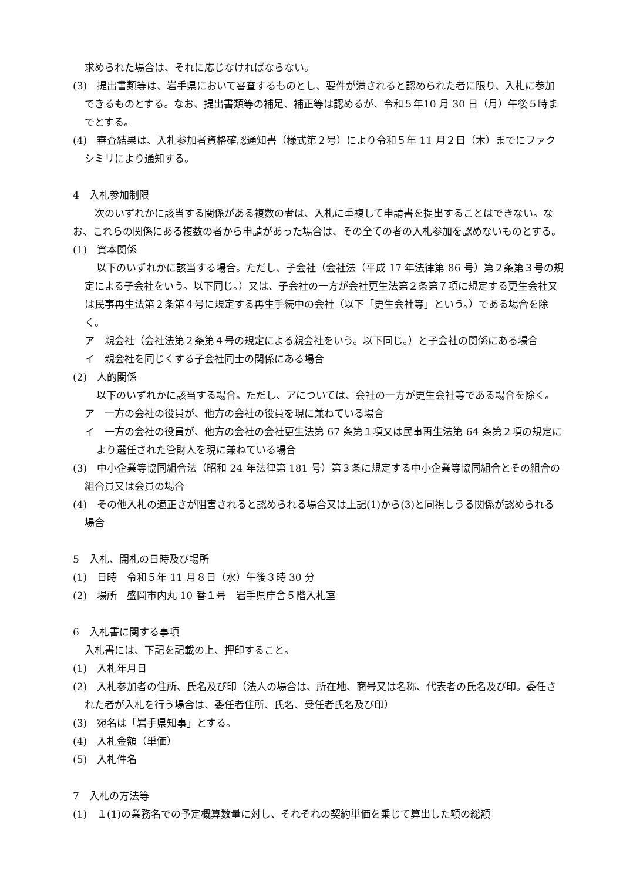求められた場合は、それに応じなければならない。
(3)　提出書類等は、岩手県において審査するものとし、要件が満されると認められた者に限り、入札に参加できるものとする。なお、提出書類等の補足、補正等は認めるが、令和５年10 月 30 日（月）午後５時までとする。
(4)　審査結果は、入札参加者資格確認通知書（様式第２号）により令和５年 11 月２日（木）までにファクシミリにより通知する。
4　入札参加制限
　次のいずれかに該当する関係がある複数の者は、入札に重複して申請書を提出することはできない。なお、これらの関係にある複数の者から申請があった場合は、その全ての者の入札参加を認めないものとする。
(1)　資本関係
以下のいずれかに該当する場合。ただし、子会社（会社法（平成 17 年法律第 86 号）第２条第３号の規定による子会社をいう。以下同じ。）又は、子会社の一方が会社更生法第２条第７項に規定する更生会社又は民事再生法第２条第４号に規定する再生手続中の会社（以下「更生会社等」という。）である場合を除く。
ア　親会社（会社法第２条第４号の規定による親会社をいう。以下同じ。）と子会社の関係にある場合
イ　親会社を同じくする子会社同士の関係にある場合
(2)　人的関係
以下のいずれかに該当する場合。ただし、アについては、会社の一方が更生会社等である場合を除く。
ア　一方の会社の役員が、他方の会社の役員を現に兼ねている場合
イ　一方の会社の役員が、他方の会社の会社更生法第 67 条第１項又は民事再生法第 64 条第２項の規定により選任された管財人を現に兼ねている場合
(3)　中小企業等協同組合法（昭和 24 年法律第 181 号）第３条に規定する中小企業等協同組合とその組合の組合員又は会員の場合
(4)　その他入札の適正さが阻害されると認められる場合又は上記(1)から(3)と同視しうる関係が認められる場合
5　入札、開札の日時及び場所
(1)　日時　令和５年 11 月８日（水）午後３時 30 分
(2)　場所　盛岡市内丸 10 番１号　岩手県庁舎５階入札室
6　入札書に関する事項
入札書には、下記を記載の上、押印すること。
(1)　入札年月日
(2)　入札参加者の住所、氏名及び印（法人の場合は、所在地、商号又は名称、代表者の氏名及び印。委任された者が入札を行う場合は、委任者住所、氏名、受任者氏名及び印）
(3)　宛名は「岩手県知事」とする。
(4)　入札金額（単価）
(5)　入札件名
7　入札の方法等
(1)　１(1)の業務名での予定概算数量に対し、それぞれの契約単価を乗じて算出した額の総額